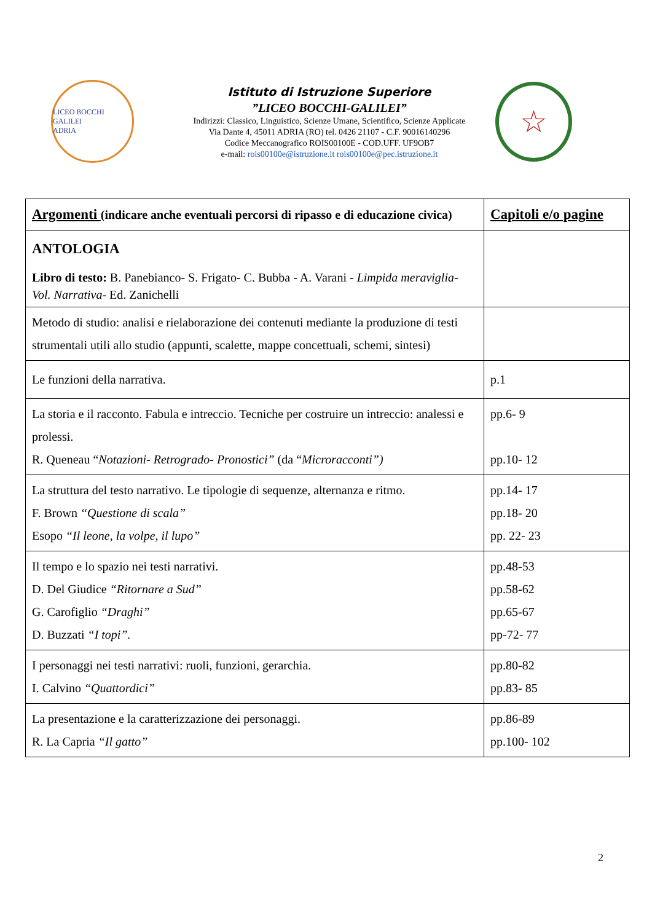LICEO BOCCHI GALILEI
ADRIA
Istituto di Istruzione Superiore
”LICEO BOCCHI-GALILEI”
Indirizzi: Classico, Linguistico, Scienze Umane, Scientifico, Scienze Applicate
Via Dante 4, 45011 ADRIA (RO) tel. 0426 21107 - C.F. 90016140296
Codice Meccanografico ROIS00100E - COD.UFF. UF9OB7
e-mail: rois00100e@istruzione.it rois00100e@pec.istruzione.it
☆
| Argomenti (indicare anche eventuali percorsi di ripasso e di educazione civica) | Capitoli e/o pagine |
| ANTOLOGIA Libro di testo: B. Panebianco- S. Frigato- C. Bubba - A. Varani - Limpida meraviglia- Vol. Narrativa - Ed. Zanichelli | |
| Metodo di studio: analisi e rielaborazione dei contenuti mediante la produzione di testi strumentali utili allo studio (appunti, scalette, mappe concettuali, schemi, sintesi) | |
| Le funzioni della narrativa. | p.1 |
| La storia e il racconto. Fabula e intreccio. Tecniche per costruire un intreccio: analessi e prolessi. R. Queneau “ Notazioni- Retrogrado- Pronostici” (da “ Microracconti”) | pp.6- 9 pp.10- 12 |
| La struttura del testo narrativo. Le tipologie di sequenze, alternanza e ritmo. F. Brown “Questione di scala” Esopo “Il leone, la volpe, il lupo” | pp.14- 17 pp.18- 20 pp. 22- 23 |
| Il tempo e lo spazio nei testi narrativi. D. Del Giudice “Ritornare a Sud” G. Carofiglio “Draghi” D. Buzzati “I topi”. | pp.48-53 pp.58-62 pp.65-67 pp-72- 77 |
| I personaggi nei testi narrativi: ruoli, funzioni, gerarchia. I. Calvino “Quattordici” | pp.80-82 pp.83- 85 |
| La presentazione e la caratterizzazione dei personaggi. R. La Capria “Il gatto” | pp.86-89 pp.100- 102 |
2